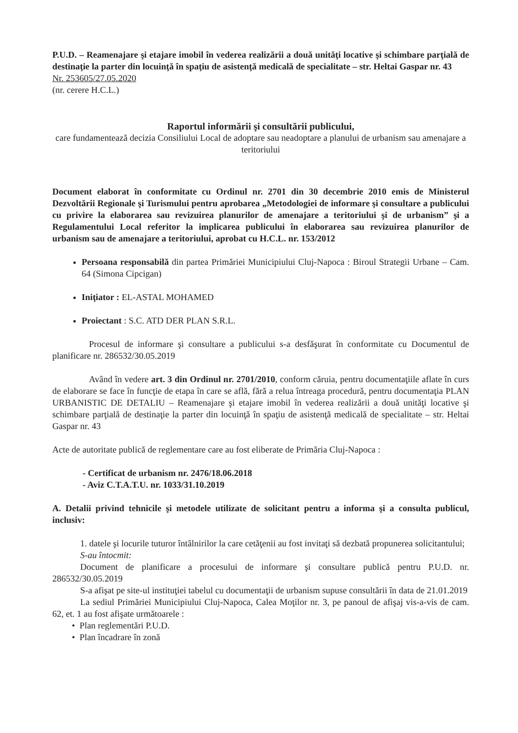P.U.D. – Reamenajare şi etajare imobil în vederea realizării a două unităţi locative şi schimbare parţială de destinaţie la parter din locuinţă în spaţiu de asistenţă medicală de specialitate – str. Heltai Gaspar nr. 43
Nr. 253605/27.05.2020
(nr. cerere H.C.L.)
Raportul informării şi consultării publicului,
care fundamentează decizia Consiliului Local de adoptare sau neadoptare a planului de urbanism sau amenajare a teritoriului
Document elaborat în conformitate cu Ordinul nr. 2701 din 30 decembrie 2010 emis de Ministerul Dezvoltării Regionale şi Turismului pentru aprobarea „Metodologiei de informare şi consultare a publicului cu privire la elaborarea sau revizuirea planurilor de amenajare a teritoriului şi de urbanism” şi a Regulamentului Local referitor la implicarea publicului în elaborarea sau revizuirea planurilor de urbanism sau de amenajare a teritoriului, aprobat cu H.C.L. nr. 153/2012
Persoana responsabilă din partea Primăriei Municipiului Cluj-Napoca : Biroul Strategii Urbane – Cam. 64 (Simona Cipcigan)
Iniţiator : EL-ASTAL MOHAMED
Proiectant : S.C. ATD DER PLAN S.R.L.
Procesul de informare şi consultare a publicului s-a desfăşurat în conformitate cu Documentul de planificare nr. 286532/30.05.2019
Având în vedere art. 3 din Ordinul nr. 2701/2010, conform căruia, pentru documentaţiile aflate în curs de elaborare se face în funcţie de etapa în care se află, fără a relua întreaga procedură, pentru documentaţia PLAN URBANISTIC DE DETALIU – Reamenajare şi etajare imobil în vederea realizării a două unităţi locative şi schimbare parţială de destinaţie la parter din locuinţă în spaţiu de asistenţă medicală de specialitate – str. Heltai Gaspar nr. 43
Acte de autoritate publică de reglementare care au fost eliberate de Primăria Cluj-Napoca :
- Certificat de urbanism nr. 2476/18.06.2018
- Aviz C.T.A.T.U. nr. 1033/31.10.2019
A. Detalii privind tehnicile şi metodele utilizate de solicitant pentru a informa şi a consulta publicul, inclusiv:
1. datele şi locurile tuturor întâlnirilor la care cetăţenii au fost invitaţi să dezbată propunerea solicitantului;
S-au întocmit:
Document de planificare a procesului de informare şi consultare publică pentru P.U.D. nr. 286532/30.05.2019
S-a afişat pe site-ul instituţiei tabelul cu documentaţii de urbanism supuse consultării în data de 21.01.2019
La sediul Primăriei Municipiului Cluj-Napoca, Calea Moţilor nr. 3, pe panoul de afişaj vis-a-vis de cam. 62, et. 1 au fost afişate următoarele :
• Plan reglementări P.U.D.
• Plan încadrare în zonă